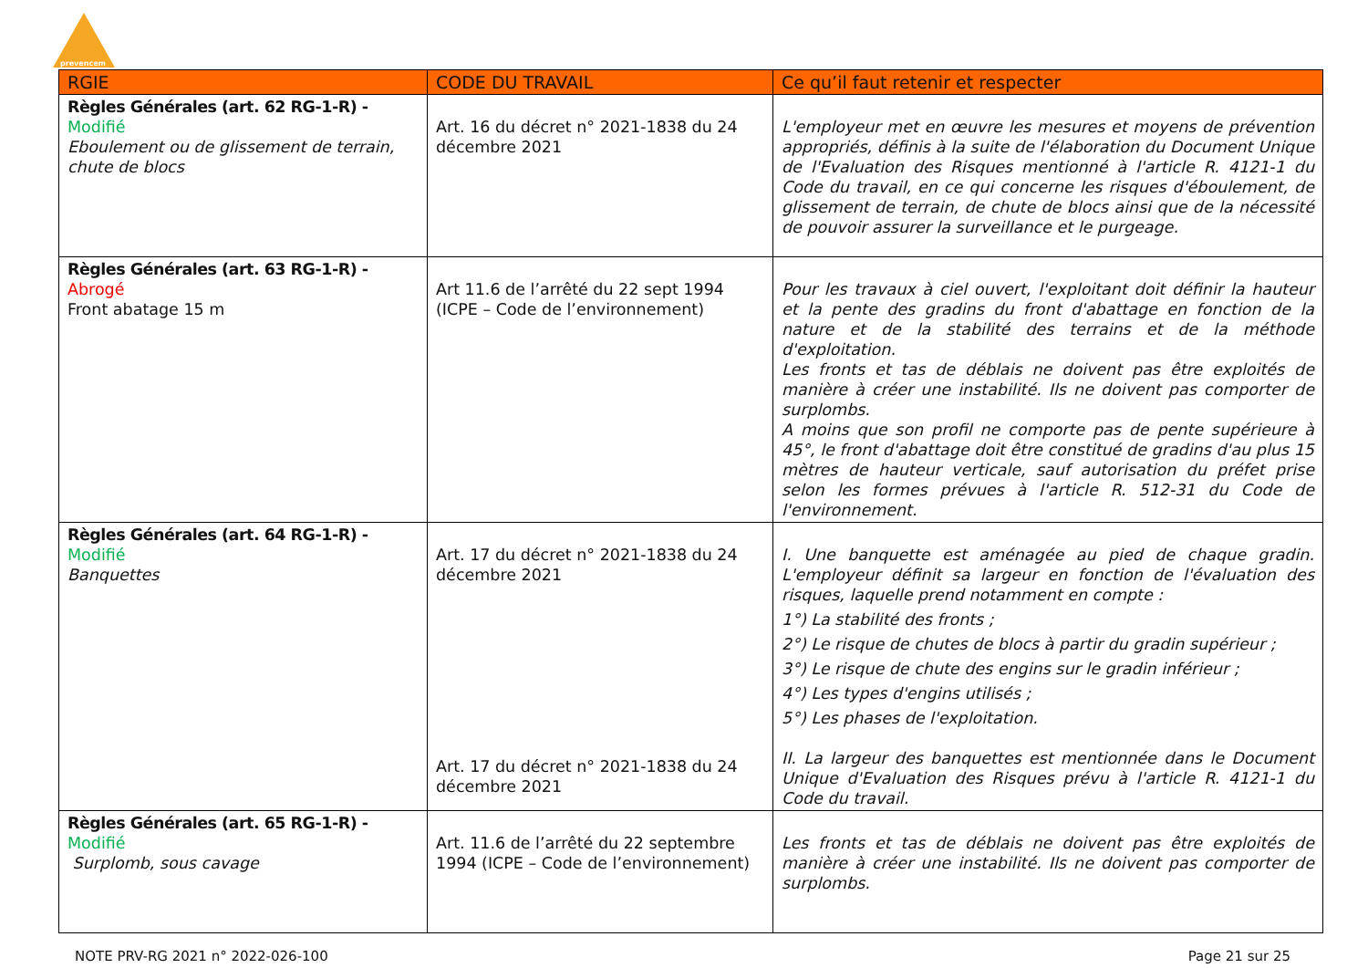prevencem
| RGIE | CODE DU TRAVAIL | Ce qu’il faut retenir et respecter |
| --- | --- | --- |
| Règles Générales (art. 62 RG-1-R) - Modifié Eboulement ou de glissement de terrain, chute de blocs | Art. 16 du décret n° 2021-1838 du 24 décembre 2021 | L'employeur met en œuvre les mesures et moyens de prévention appropriés, définis à la suite de l'élaboration du Document Unique de l'Evaluation des Risques mentionné à l'article R. 4121-1 du Code du travail, en ce qui concerne les risques d'éboulement, de glissement de terrain, de chute de blocs ainsi que de la nécessité de pouvoir assurer la surveillance et le purgeage. |
| Règles Générales (art. 63 RG-1-R) - Abrogé Front abatage 15 m | Art 11.6 de l’arrêté du 22 sept 1994 (ICPE – Code de l’environnement) | Pour les travaux à ciel ouvert, l'exploitant doit définir la hauteur et la pente des gradins du front d'abattage en fonction de la nature et de la stabilité des terrains et de la méthode d'exploitation. Les fronts et tas de déblais ne doivent pas être exploités de manière à créer une instabilité. Ils ne doivent pas comporter de surplombs. A moins que son profil ne comporte pas de pente supérieure à 45°, le front d'abattage doit être constitué de gradins d'au plus 15 mètres de hauteur verticale, sauf autorisation du préfet prise selon les formes prévues à l'article R. 512-31 du Code de l'environnement. |
| Règles Générales (art. 64 RG-1-R) - Modifié Banquettes | Art. 17 du décret n° 2021-1838 du 24 décembre 2021 Art. 17 du décret n° 2021-1838 du 24 décembre 2021 | I. Une banquette est aménagée au pied de chaque gradin. L'employeur définit sa largeur en fonction de l'évaluation des risques, laquelle prend notamment en compte : 1°) La stabilité des fronts ; 2°) Le risque de chutes de blocs à partir du gradin supérieur ; 3°) Le risque de chute des engins sur le gradin inférieur ; 4°) Les types d'engins utilisés ; 5°) Les phases de l'exploitation. II. La largeur des banquettes est mentionnée dans le Document Unique d'Evaluation des Risques prévu à l'article R. 4121-1 du Code du travail. |
| Règles Générales (art. 65 RG-1-R) - Modifié Surplomb, sous cavage | Art. 11.6 de l’arrêté du 22 septembre 1994 (ICPE – Code de l’environnement) | Les fronts et tas de déblais ne doivent pas être exploités de manière à créer une instabilité. Ils ne doivent pas comporter de surplombs. |
NOTE PRV-RG 2021 n° 2022-026-100 Page 21 sur 25